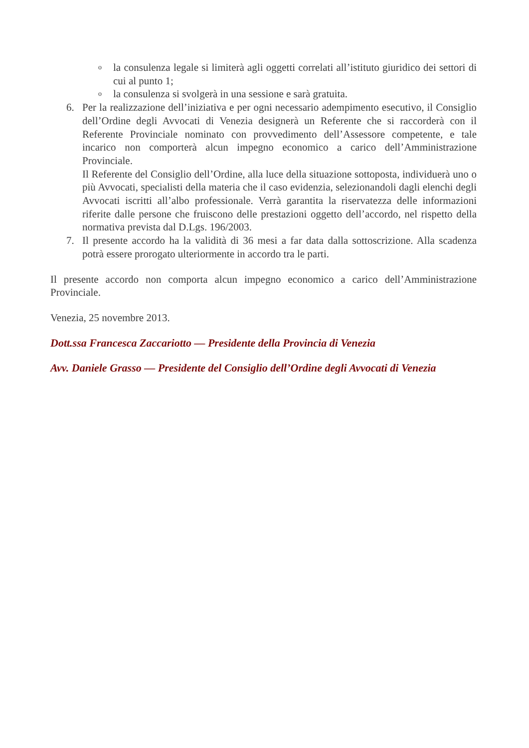ola consulenza legale si limiterà agli oggetti correlati all’istituto giuridico dei settori di cui al punto 1;
ola consulenza si svolgerà in una sessione e sarà gratuita.
6. Per la realizzazione dell’iniziativa e per ogni necessario adempimento esecutivo, il Consiglio dell’Ordine degli Avvocati di Venezia designerà un Referente che si raccorderà con il Referente Provinciale nominato con provvedimento dell’Assessore competente, e tale incarico non comporterà alcun impegno economico a carico dell’Amministrazione Provinciale.
Il Referente del Consiglio dell’Ordine, alla luce della situazione sottoposta, individuerà uno o più Avvocati, specialisti della materia che il caso evidenzia, selezionandoli dagli elenchi degli Avvocati iscritti all’albo professionale. Verrà garantita la riservatezza delle informazioni riferite dalle persone che fruiscono delle prestazioni oggetto dell’accordo, nel rispetto della normativa prevista dal D.Lgs. 196/2003.
7. Il presente accordo ha la validità di 36 mesi a far data dalla sottoscrizione. Alla scadenza potrà essere prorogato ulteriormente in accordo tra le parti.
Il presente accordo non comporta alcun impegno economico a carico dell’Amministrazione Provinciale.
Venezia, 25 novembre 2013.
Dott.ssa Francesca Zaccariotto — Presidente della Provincia di Venezia
Avv. Daniele Grasso — Presidente del Consiglio dell’Ordine degli Avvocati di Venezia